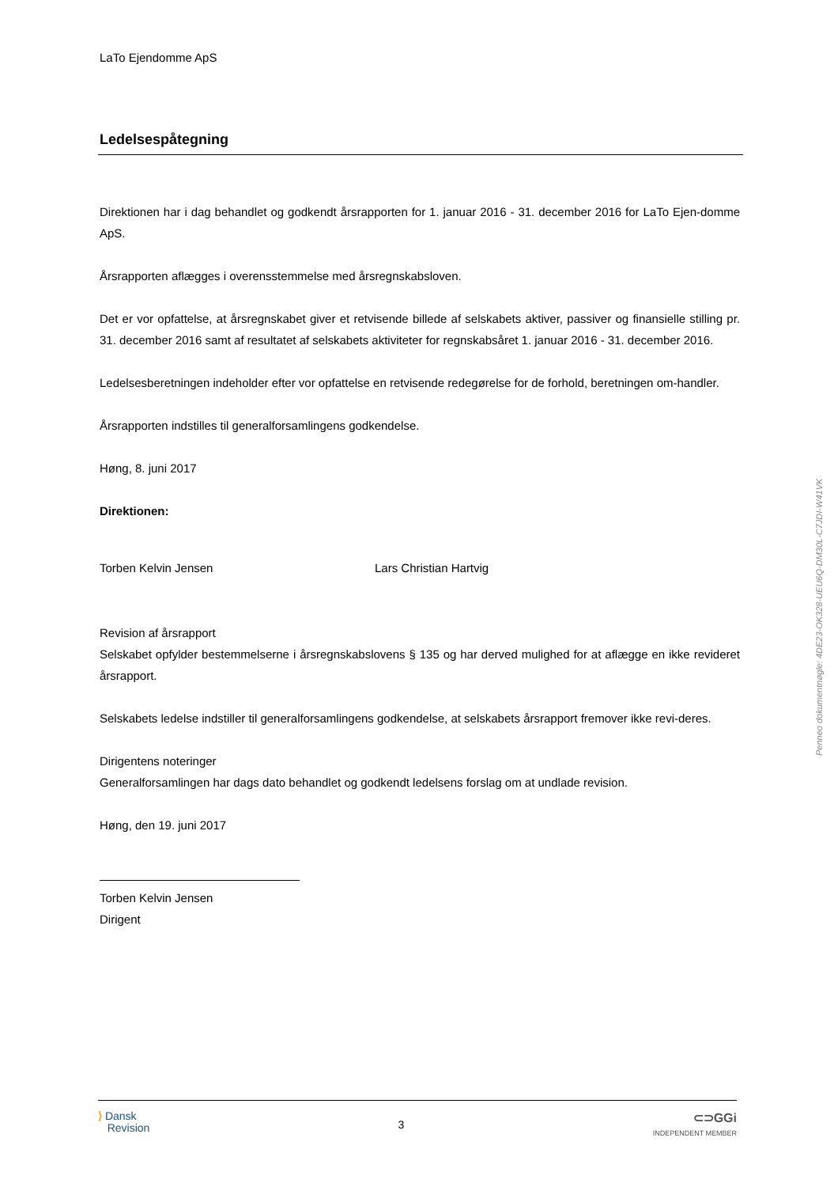LaTo Ejendomme ApS
Ledelsespåtegning
Direktionen har i dag behandlet og godkendt årsrapporten for 1. januar 2016 - 31. december 2016 for LaTo Ejen-domme ApS.
Årsrapporten aflægges i overensstemmelse med årsregnskabsloven.
Det er vor opfattelse, at årsregnskabet giver et retvisende billede af selskabets aktiver, passiver og finansielle stilling pr. 31. december 2016 samt af resultatet af selskabets aktiviteter for regnskabsåret 1. januar 2016 - 31. december 2016.
Ledelsesberetningen indeholder efter vor opfattelse en retvisende redegørelse for de forhold, beretningen om-handler.
Årsrapporten indstilles til generalforsamlingens godkendelse.
Høng, 8. juni 2017
Direktionen:
Torben Kelvin Jensen Lars Christian Hartvig
Revision af årsrapport
Selskabet opfylder bestemmelserne i årsregnskabslovens § 135 og har derved mulighed for at aflægge en ikke revideret årsrapport.
Selskabets ledelse indstiller til generalforsamlingens godkendelse, at selskabets årsrapport fremover ikke revi-deres.
Dirigentens noteringer
Generalforsamlingen har dags dato behandlet og godkendt ledelsens forslag om at undlade revision.
Høng, den 19. juni 2017
Torben Kelvin Jensen
Dirigent
⟩ Dansk
Revision
3
⊂⊃GGi
INDEPENDENT MEMBER
Penneo dokumentnøgle: 4DE23-OK328-UEU6Q-DM30L-C7JDI-W41VK